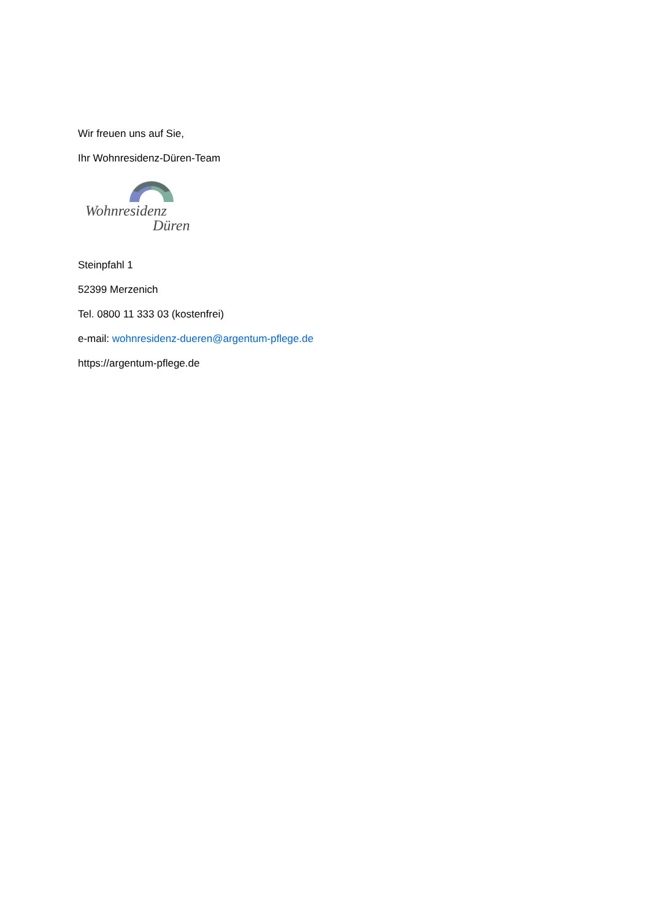Wir freuen uns auf Sie,
Ihr Wohnresidenz-Düren-Team
Wohnresidenz
Düren
Steinpfahl 1
52399 Merzenich
Tel. 0800 11 333 03 (kostenfrei)
e-mail: wohnresidenz-dueren@argentum-pflege.de
https://argentum-pflege.de